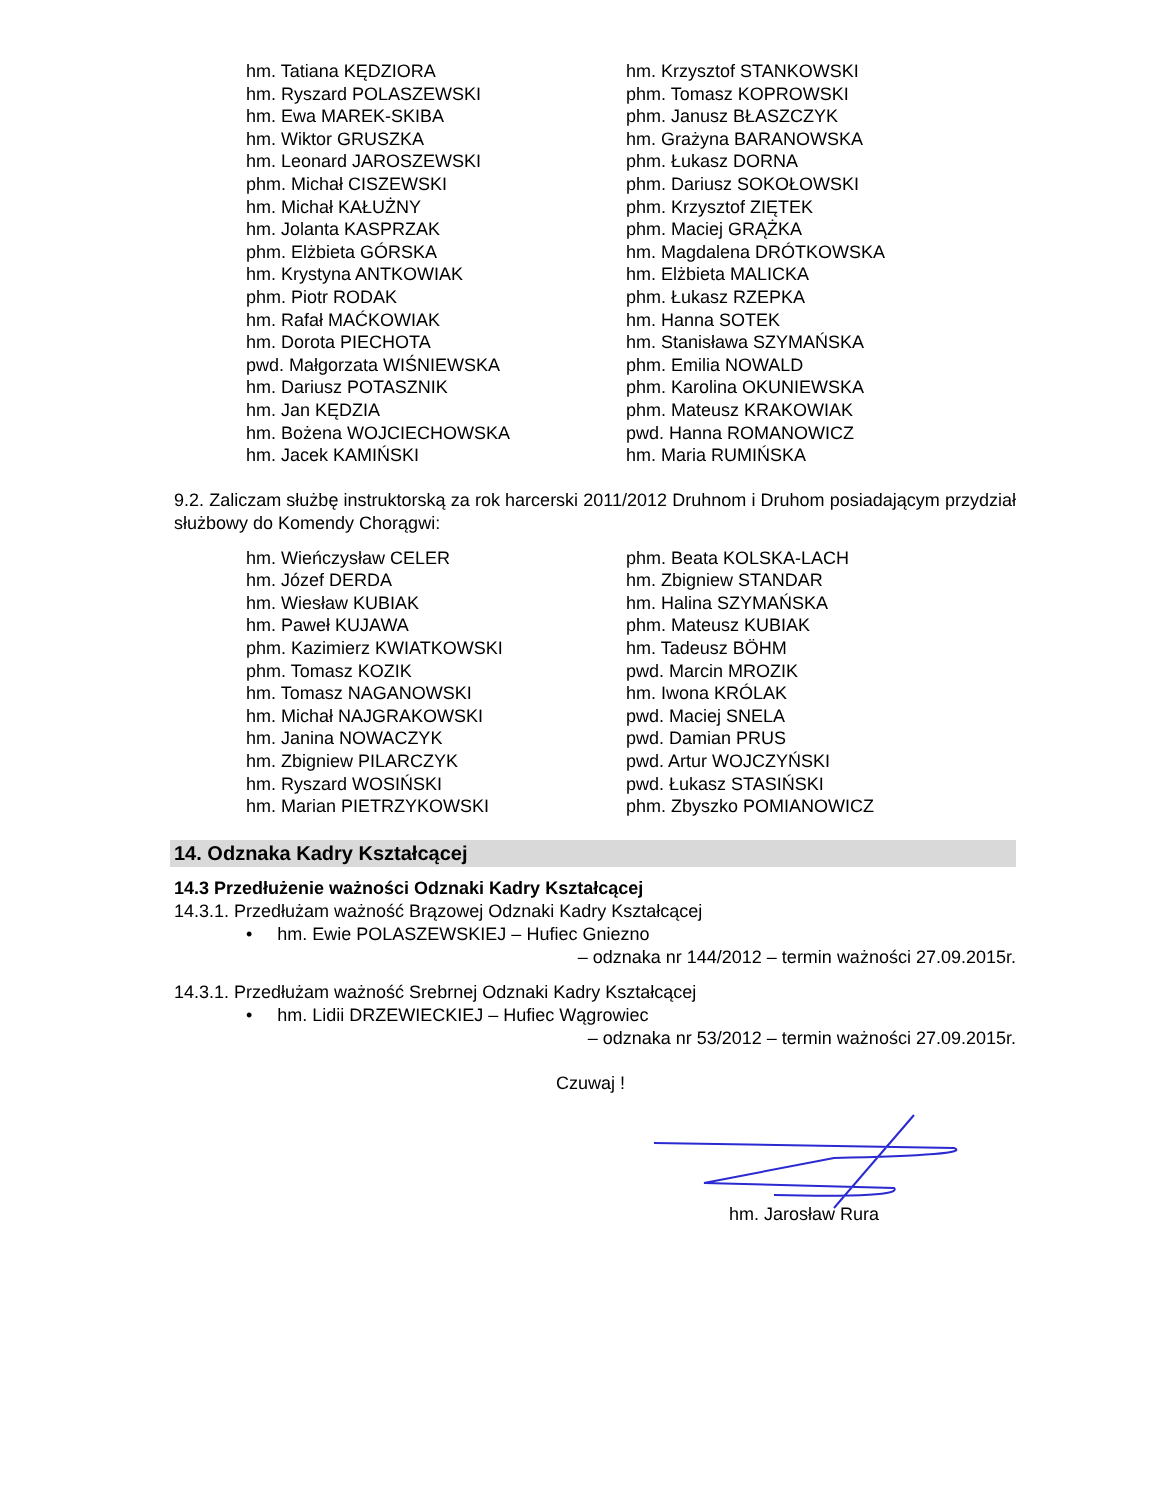hm. Tatiana KĘDZIORA
hm. Ryszard POLASZEWSKI
hm. Ewa MAREK-SKIBA
hm. Wiktor GRUSZKA
hm. Leonard JAROSZEWSKI
phm. Michał CISZEWSKI
hm. Michał KAŁUŻNY
hm. Jolanta KASPRZAK
phm. Elżbieta GÓRSKA
hm. Krystyna ANTKOWIAK
phm. Piotr RODAK
hm. Rafał MAĆKOWIAK
hm. Dorota PIECHOTA
pwd. Małgorzata WIŚNIEWSKA
hm. Dariusz POTASZNIK
hm. Jan KĘDZIA
hm. Bożena WOJCIECHOWSKA
hm. Jacek KAMIŃSKI
hm. Krzysztof STANKOWSKI
phm. Tomasz KOPROWSKI
phm. Janusz BŁASZCZYK
hm. Grażyna BARANOWSKA
phm. Łukasz DORNA
phm. Dariusz SOKOŁOWSKI
phm. Krzysztof ZIĘTEK
phm. Maciej GRĄŻKA
hm. Magdalena DRÓTKOWSKA
hm. Elżbieta MALICKA
phm. Łukasz RZEPKA
hm. Hanna SOTEK
hm. Stanisława SZYMAŃSKA
phm. Emilia NOWALD
phm. Karolina OKUNIEWSKA
phm. Mateusz KRAKOWIAK
pwd. Hanna ROMANOWICZ
hm. Maria RUMIŃSKA
9.2. Zaliczam służbę instruktorską za rok harcerski 2011/2012 Druhnom i Druhom posiadającym przydział służbowy do Komendy Chorągwi:
hm. Wieńczysław CELER
hm. Józef DERDA
hm. Wiesław KUBIAK
hm. Paweł KUJAWA
phm. Kazimierz KWIATKOWSKI
phm. Tomasz KOZIK
hm. Tomasz NAGANOWSKI
hm. Michał NAJGRAKOWSKI
hm. Janina NOWACZYK
hm. Zbigniew PILARCZYK
hm. Ryszard WOSIŃSKI
hm. Marian PIETRZYKOWSKI
phm. Beata KOLSKA-LACH
hm. Zbigniew STANDAR
hm. Halina SZYMAŃSKA
phm. Mateusz KUBIAK
hm. Tadeusz BÖHM
pwd. Marcin MROZIK
hm. Iwona KRÓLAK
pwd. Maciej SNELA
pwd. Damian PRUS
pwd. Artur WOJCZYŃSKI
pwd. Łukasz STASIŃSKI
phm. Zbyszko POMIANOWICZ
14. Odznaka Kadry Kształcącej
14.3 Przedłużenie ważności Odznaki Kadry Kształcącej
14.3.1. Przedłużam ważność Brązowej Odznaki Kadry Kształcącej
• hm. Ewie POLASZEWSKIEJ – Hufiec Gniezno
– odznaka nr 144/2012 – termin ważności 27.09.2015r.
14.3.1. Przedłużam ważność Srebrnej Odznaki Kadry Kształcącej
• hm. Lidii DRZEWIECKIEJ – Hufiec Wągrowiec
– odznaka nr 53/2012 – termin ważności 27.09.2015r.
Czuwaj !
hm. Jarosław Rura